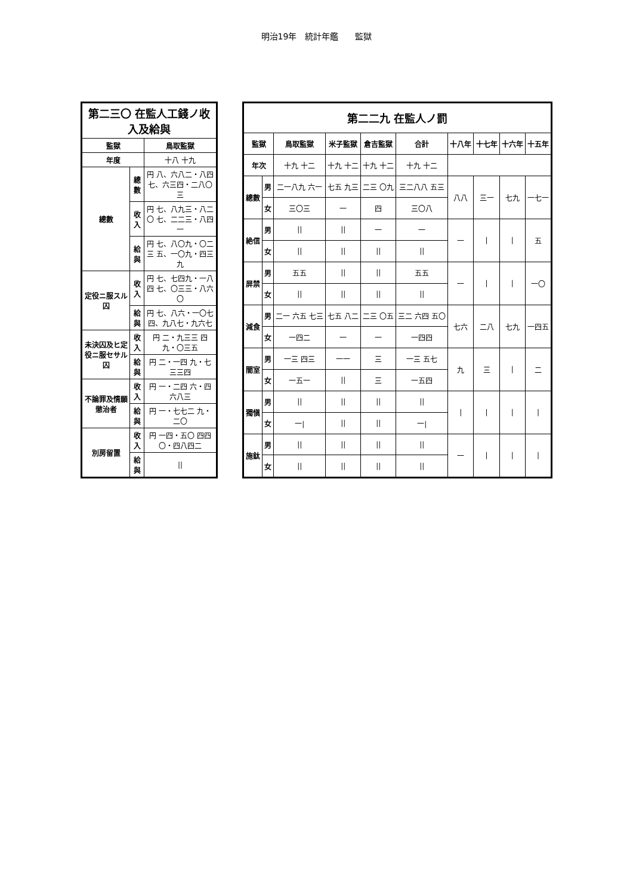明治19年　統計年鑑　　監獄
| 第二三〇 在監人工錢ノ收入及給與 | | |
| --- | --- | --- |
| 監獄 | | 鳥取監獄 |
| 年度 | | 十八 十九 |
| 總數 | 總數 | 円 八、六八二・八四 七、六三四・二八〇三 |
| | 收入 | 円 七、八九三・八二〇 七、二二三・八四一 |
| | 給與 | 円 七、八〇九・〇二三 五、一〇九・四三九 |
| 定役ニ服スル囚 | 收入 | 円 七、七四九・一八四 七、〇三三・八六〇 |
| | 給與 | 円 七、八六・一〇七 四、九八七・九六七 |
| 未決囚及ヒ定役ニ服セサル囚 | 收入 | 円 二・九三三 四九・〇三五 |
| | 給與 | 円 二・一四 九・七三三四 |
| 不論罪及情願懲治者 | 收入 | 円 一・二四 六・四六八三 |
| | 給與 | 円 一・七七二 九・二〇 |
| 別房留置 | 收入 | 円 一四・五〇 四四〇・四八四二 |
| | 給與 | // |
| 第二二九 在監人ノ罰 | | | | | | | | | |
| --- | --- | --- | --- | --- | --- | --- | --- | --- | --- |
| 監獄 | | 鳥取監獄 | 米子監獄 | 倉吉監獄 | 合計 | 十八年 | 十七年 | 十六年 | 十五年 |
| 年次 | | 十九 十二 | 十九 十二 | 十九 十二 | 十九 十二 | | | | |
| 總數 | 男 | 二一八九 六一 | 七五 九三 | 二三 〇九 | 三二八八 五三 | 八八 | 三一 | 七九 | 一七一 |
| | 女 | 三〇三 | 一 | 四 | 三〇八 | | | | |
| 絶信 | 男 | // | // | 一 | 一 | 一 | / | / | 五 |
| | 女 | // | // | // | // | | | | |
| 屏禁 | 男 | 五五 | // | // | 五五 | 一 | / | / | 一〇 |
| | 女 | // | // | // | // | | | | |
| 減食 | 男 | 二一 六五 七三 | 七五 八二 | 二三 〇五 | 三二 六四 五〇 | 七六 | 二八 | 七九 | 一四五 |
| | 女 | 一四二 | 一 | 一 | 一四四 | | | | |
| 闇室 | 男 | 一三 四三 | 一一 | 三 | 一三 五七 | 九 | 三 | / | 二 |
| | 女 | 一五一 | // | 三 | 一五四 | | | | |
| 獨愼 | 男 | // | // | // | // | / | / | / | / |
| | 女 | 一/ | // | // | 一/ | | | | |
| 施鈦 | 男 | // | // | // | // | 一 | / | / | / |
| | 女 | // | // | // | // | | | | |